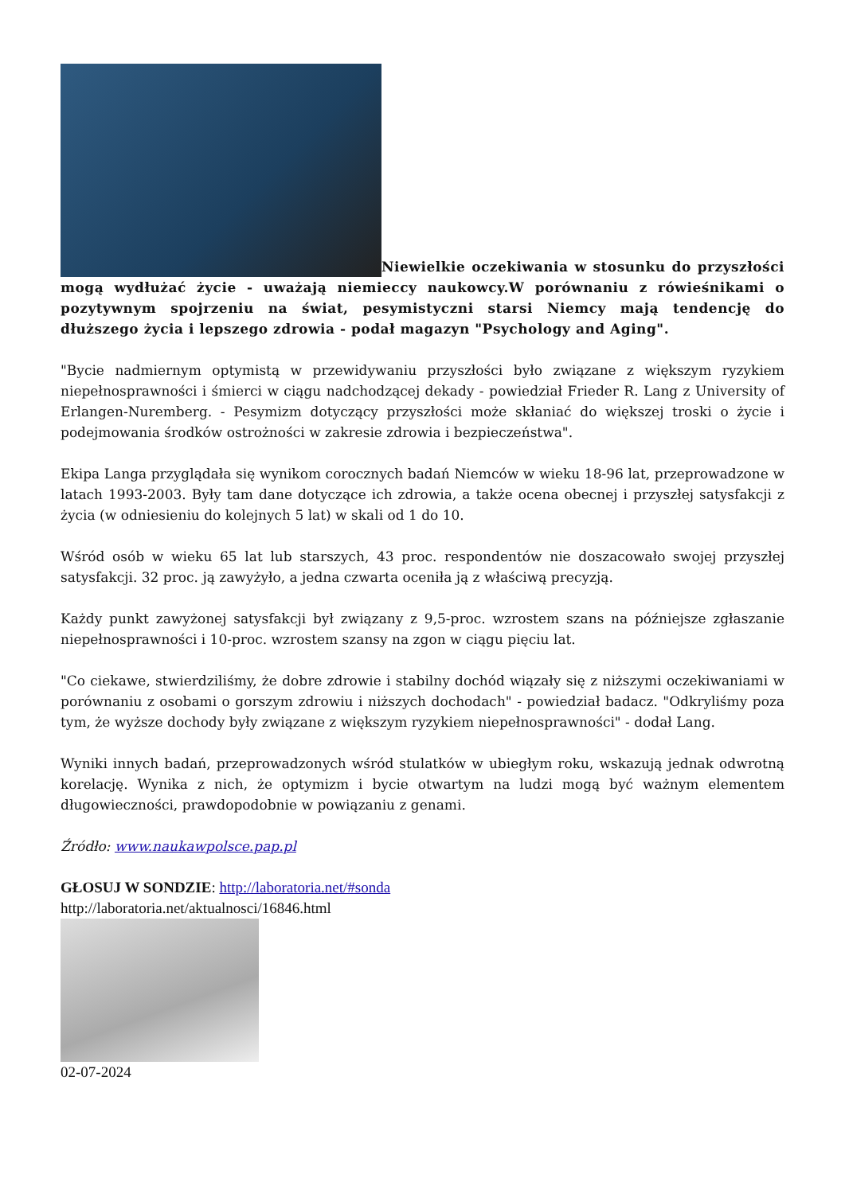Niewielkie oczekiwania w stosunku do przyszłości mogą wydłużać życie - uważają niemieccy naukowcy.W porównaniu z rówieśnikami o pozytywnym spojrzeniu na świat, pesymistyczni starsi Niemcy mają tendencję do dłuższego życia i lepszego zdrowia - podał magazyn "Psychology and Aging".
"Bycie nadmiernym optymistą w przewidywaniu przyszłości było związane z większym ryzykiem niepełnosprawności i śmierci w ciągu nadchodzącej dekady - powiedział Frieder R. Lang z University of Erlangen-Nuremberg. - Pesymizm dotyczący przyszłości może skłaniać do większej troski o życie i podejmowania środków ostrożności w zakresie zdrowia i bezpieczeństwa".
Ekipa Langa przyglądała się wynikom corocznych badań Niemców w wieku 18-96 lat, przeprowadzone w latach 1993-2003. Były tam dane dotyczące ich zdrowia, a także ocena obecnej i przyszłej satysfakcji z życia (w odniesieniu do kolejnych 5 lat) w skali od 1 do 10.
Wśród osób w wieku 65 lat lub starszych, 43 proc. respondentów nie doszacowało swojej przyszłej satysfakcji. 32 proc. ją zawyżyło, a jedna czwarta oceniła ją z właściwą precyzją.
Każdy punkt zawyżonej satysfakcji był związany z 9,5-proc. wzrostem szans na późniejsze zgłaszanie niepełnosprawności i 10-proc. wzrostem szansy na zgon w ciągu pięciu lat.
"Co ciekawe, stwierdziliśmy, że dobre zdrowie i stabilny dochód wiązały się z niższymi oczekiwaniami w porównaniu z osobami o gorszym zdrowiu i niższych dochodach" - powiedział badacz. "Odkryliśmy poza tym, że wyższe dochody były związane z większym ryzykiem niepełnosprawności" - dodał Lang.
Wyniki innych badań, przeprowadzonych wśród stulatków w ubiegłym roku, wskazują jednak odwrotną korelację. Wynika z nich, że optymizm i bycie otwartym na ludzi mogą być ważnym elementem długowieczności, prawdopodobnie w powiązaniu z genami.
Źródło: www.naukawpolsce.pap.pl
GŁOSUJ W SONDZIE: http://laboratoria.net/#sonda
http://laboratoria.net/aktualnosci/16846.html
02-07-2024